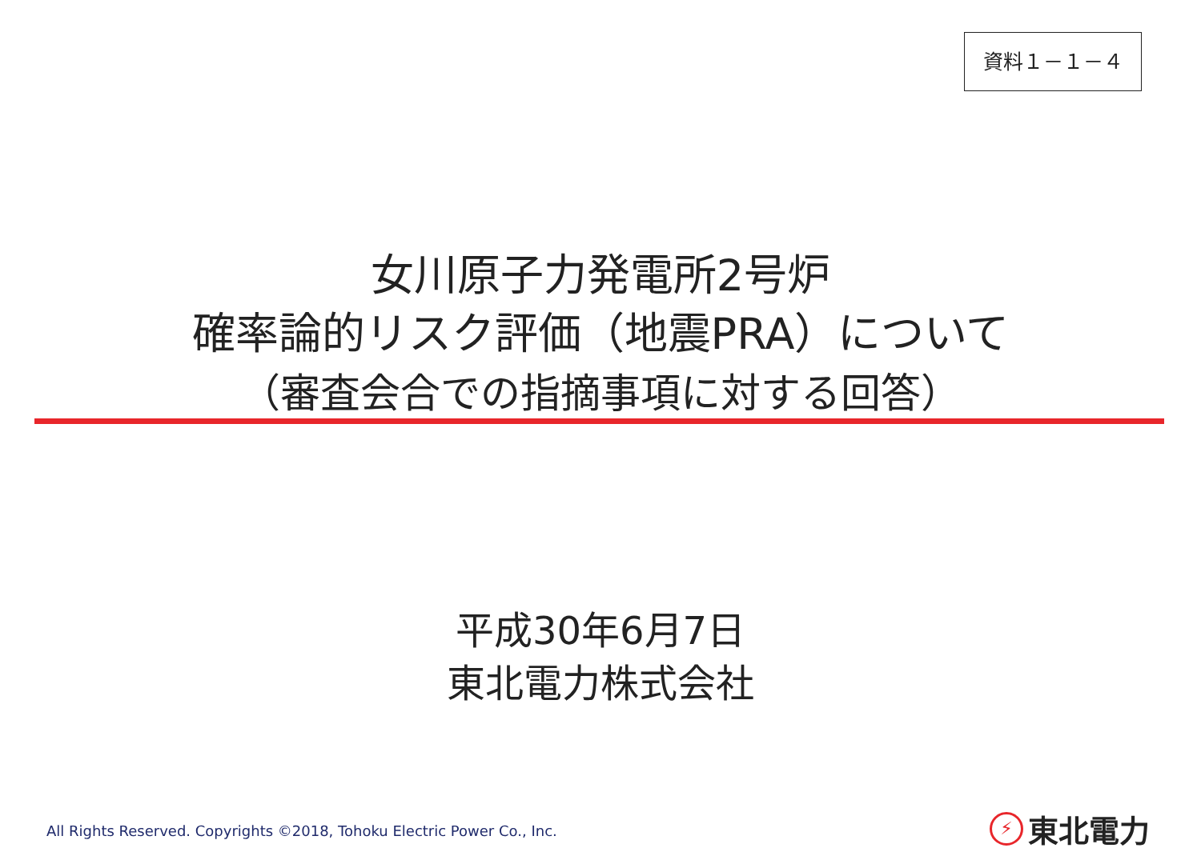資料１－１－４
女川原子力発電所2号炉
確率論的リスク評価（地震PRA）について
（審査会合での指摘事項に対する回答）
平成30年6月7日
東北電力株式会社
All Rights Reserved. Copyrights ©2018, Tohoku Electric Power Co., Inc.
⚡ 東北電力